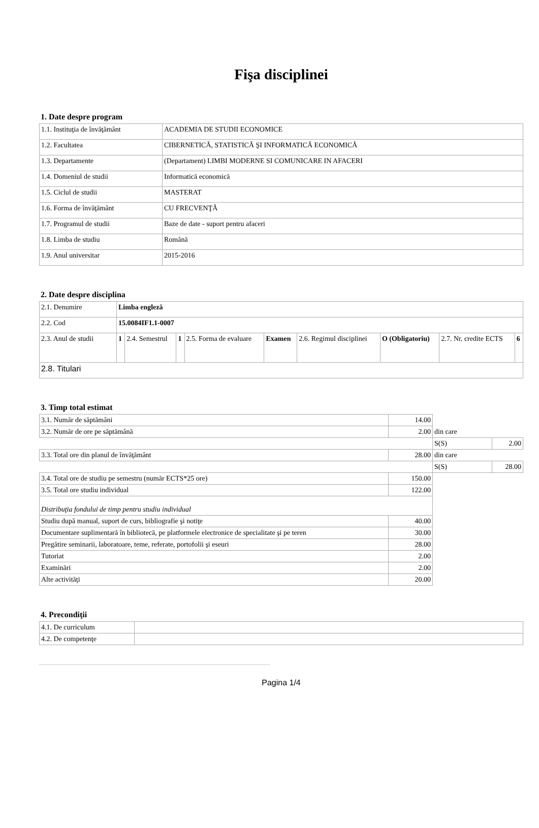Fişa disciplinei
1. Date despre program
| 1.1. Instituţia de învăţământ | ACADEMIA DE STUDII ECONOMICE |
| 1.2. Facultatea | CIBERNETICĂ, STATISTICĂ ŞI INFORMATICĂ ECONOMICĂ |
| 1.3. Departamente | (Departament) LIMBI MODERNE SI COMUNICARE IN AFACERI |
| 1.4. Domeniul de studii | Informatică economică |
| 1.5. Ciclul de studii | MASTERAT |
| 1.6. Forma de învăţământ | CU FRECVENŢĂ |
| 1.7. Programul de studii | Baze de date - suport pentru afaceri |
| 1.8. Limba de studiu | Română |
| 1.9. Anul universitar | 2015-2016 |
2. Date despre disciplina
| 2.1. Denumire | Limba engleză | | | | | | | | |
| 2.2. Cod | 15.0084IF1.1-0007 | | | | | | | | |
| 2.3. Anul de studii | 1 | 2.4. Semestrul | 1 | 2.5. Forma de evaluare | Examen | 2.6. Regimul disciplinei | O (Obligatoriu) | 2.7. Nr. credite ECTS | 6 |
| 2.8. Titulari | | | | | | | | | |
3. Timp total estimat
| 3.1. Număr de săptămâni | 14.00 | | |
| 3.2. Număr de ore pe săptămână | 2.00 | din care | |
| | | S(S) | 2.00 |
| 3.3. Total ore din planul de învăţământ | 28.00 | din care | |
| | | S(S) | 28.00 |
| 3.4. Total ore de studiu pe semestru (număr ECTS*25 ore) | 150.00 | | |
| 3.5. Total ore studiu individual | 122.00 | | |
| Distribuţia fondului de timp pentru studiu individual | | | |
| Studiu după manual, suport de curs, bibliografie şi notiţe | 40.00 | | |
| Documentare suplimentară în bibliotecă, pe platformele electronice de specialitate şi pe teren | 30.00 | | |
| Pregătire seminarii, laboratoare, teme, referate, portofolii şi eseuri | 28.00 | | |
| Tutoriat | 2.00 | | |
| Examinări | 2.00 | | |
| Alte activităţi | 20.00 | | |
4. Precondiţii
| 4.1. De curriculum | |
| 4.2. De competenţe | |
Pagina 1/4